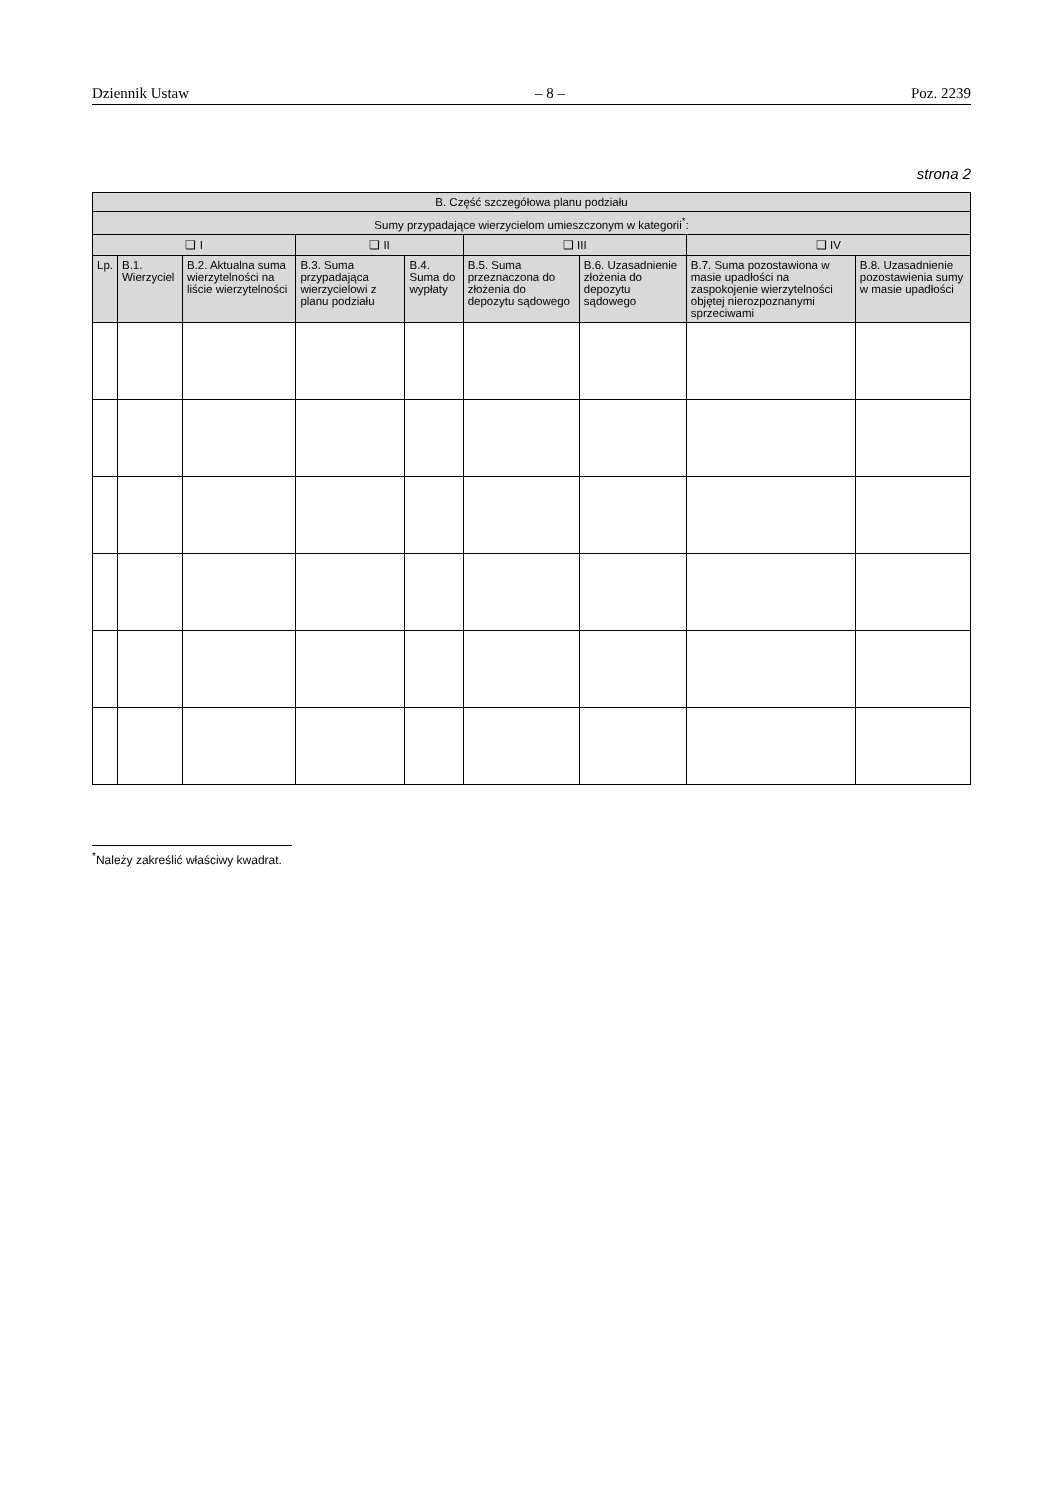Dziennik Ustaw – 8 – Poz. 2239
strona 2
| B. Część szczegółowa planu podziału | | | | | | | | |
| --- | --- | --- | --- | --- | --- | --- | --- | --- |
| Sumy przypadające wierzycielom umieszczonym w kategorii<sup>*</sup>: | | | | | | | | |
| ❑ I | | | ❑ II | | ❑ III | | ❑ IV | |
| Lp. | B.1. Wierzyciel | B.2. Aktualna suma wierzytelności na liście wierzytelności | B.3. Suma przypadająca wierzycielowi z planu podziału | B.4. Suma do wypłaty | B.5. Suma przeznaczona do złożenia do depozytu sądowego | B.6. Uzasadnienie złożenia do depozytu sądowego | B.7. Suma pozostawiona w masie upadłości na zaspokojenie wierzytelności objętej nierozpoznanymi sprzeciwami | B.8. Uzasadnienie pozostawienia sumy w masie upadłości |
<sup>*</sup> Należy zakreślić właściwy kwadrat.